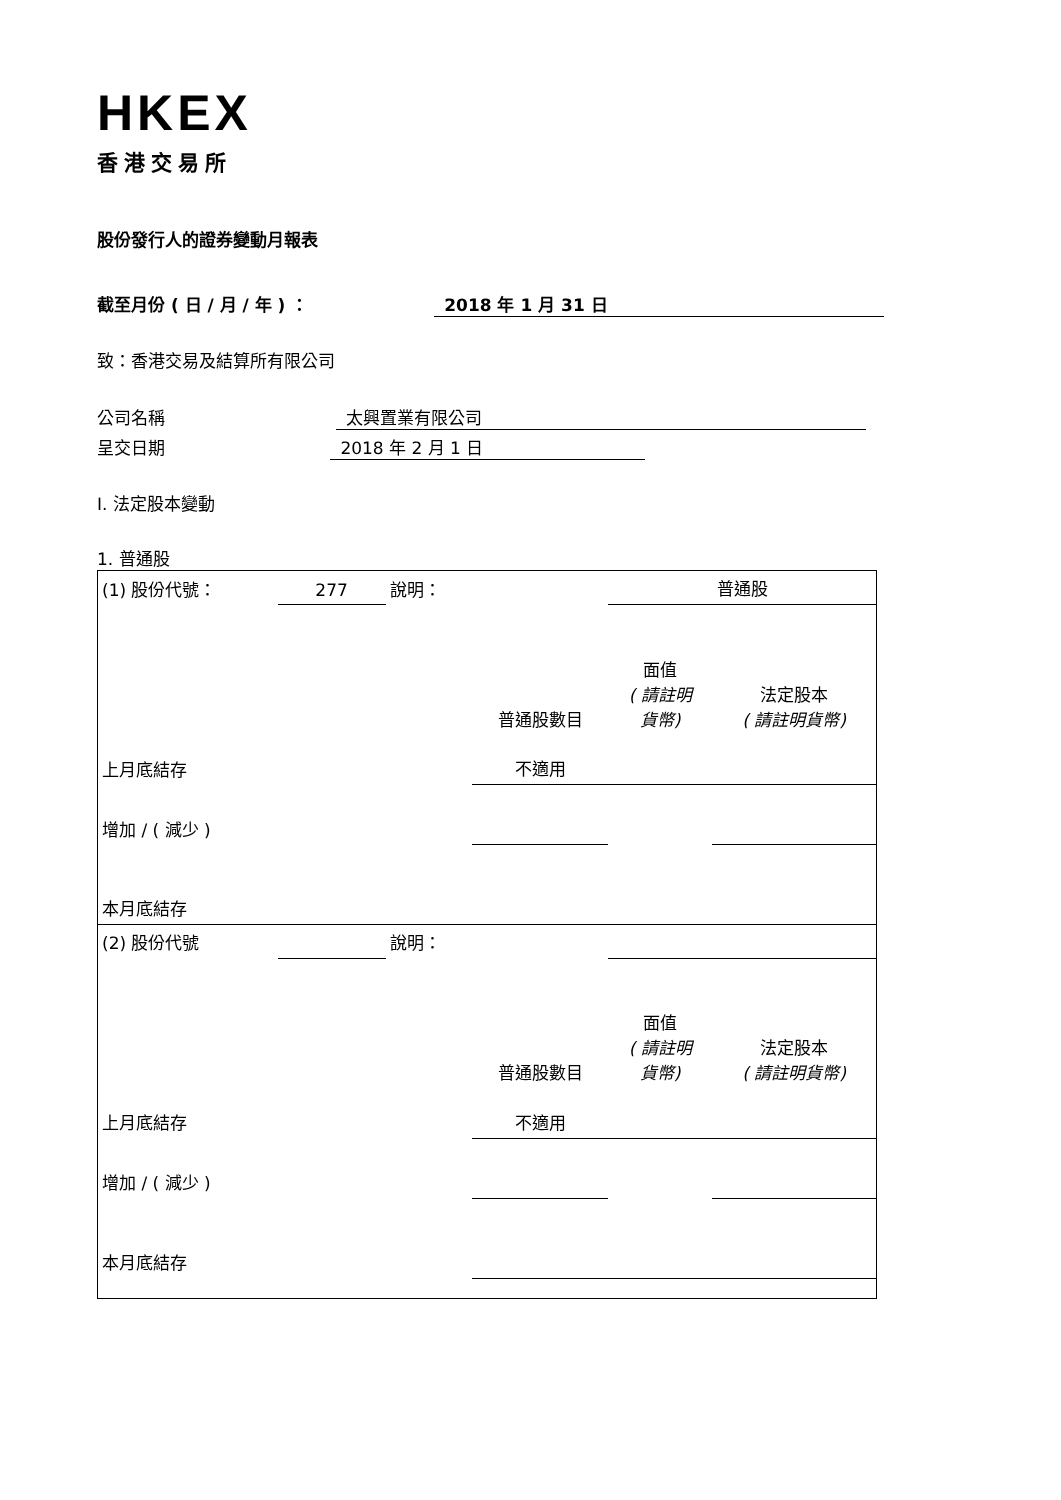HKEX
香港交易所
股份發行人的證券變動月報表
截至月份 ( 日 / 月 / 年 ) ： 2018 年 1 月 31 日
致：香港交易及結算所有限公司
公司名稱 太興置業有限公司
呈交日期 2018 年 2 月 1 日
I. 法定股本變動
1. 普通股
| (1) 股份代號： | 277 | 說明： | | 普通股 | |
| | | | 普通股數目 | 面值 ( 請註明 貨幣) | 法定股本 ( 請註明貨幣) |
| 上月底結存 | | | 不適用 | | |
| 增加 / ( 減少 ) | | | | | |
| 本月底結存 | | | | | |
| (2) 股份代號 | | 說明： | | | |
| | | | 普通股數目 | 面值 ( 請註明 貨幣) | 法定股本 ( 請註明貨幣) |
| 上月底結存 | | | 不適用 | | |
| 增加 / ( 減少 ) | | | | | |
| 本月底結存 | | | | | |